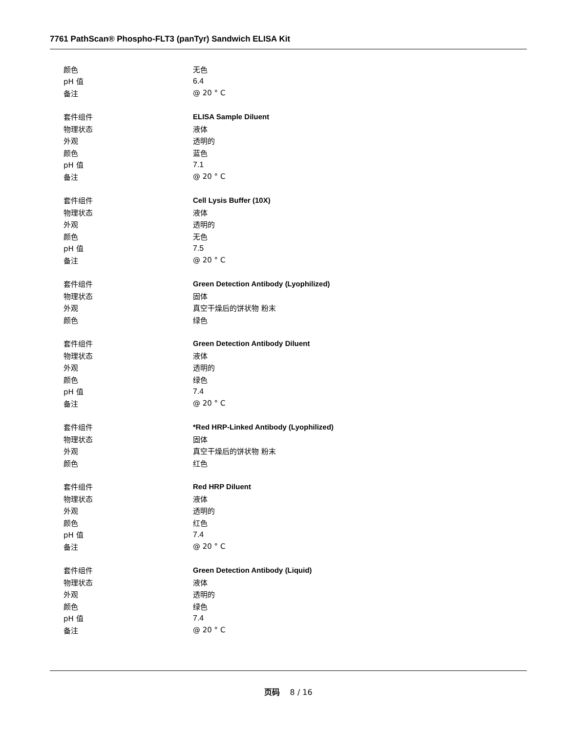7761 PathScan® Phospho-FLT3 (panTyr) Sandwich ELISA Kit
| 颜色 | 无色 |
| pH 值 | 6.4 |
| 备注 | @ 20 ° C |
| 套件组件 | ELISA Sample Diluent |
| 物理状态 | 液体 |
| 外观 | 透明的 |
| 颜色 | 蓝色 |
| pH 值 | 7.1 |
| 备注 | @ 20 ° C |
| 套件组件 | Cell Lysis Buffer (10X) |
| 物理状态 | 液体 |
| 外观 | 透明的 |
| 颜色 | 无色 |
| pH 值 | 7.5 |
| 备注 | @ 20 ° C |
| 套件组件 | Green Detection Antibody (Lyophilized) |
| 物理状态 | 固体 |
| 外观 | 真空干燥后的饼状物 粉末 |
| 颜色 | 绿色 |
| 套件组件 | Green Detection Antibody Diluent |
| 物理状态 | 液体 |
| 外观 | 透明的 |
| 颜色 | 绿色 |
| pH 值 | 7.4 |
| 备注 | @ 20 ° C |
| 套件组件 | *Red HRP-Linked Antibody (Lyophilized) |
| 物理状态 | 固体 |
| 外观 | 真空干燥后的饼状物 粉末 |
| 颜色 | 红色 |
| 套件组件 | Red HRP Diluent |
| 物理状态 | 液体 |
| 外观 | 透明的 |
| 颜色 | 红色 |
| pH 值 | 7.4 |
| 备注 | @ 20 ° C |
| 套件组件 | Green Detection Antibody (Liquid) |
| 物理状态 | 液体 |
| 外观 | 透明的 |
| 颜色 | 绿色 |
| pH 值 | 7.4 |
| 备注 | @ 20 ° C |
页码 8 / 16